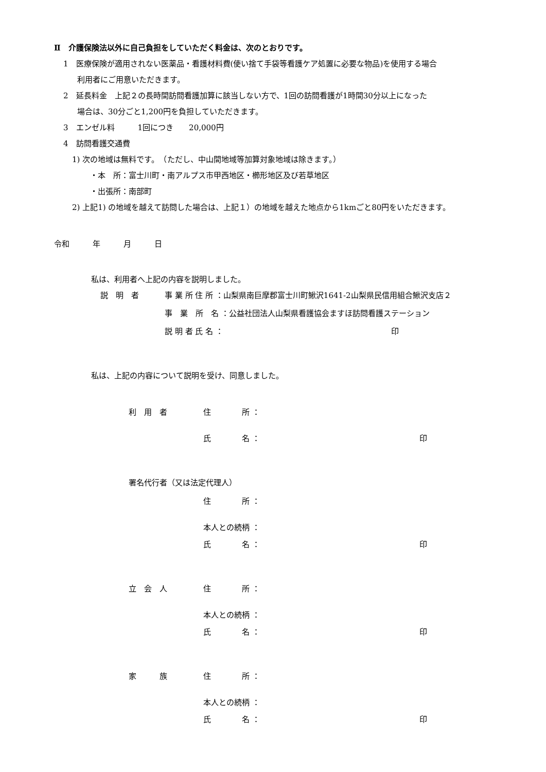Ⅱ　介護保険法以外に自己負担をしていただく料金は、次のとおりです。
1　医療保険が適用されない医薬品・看護材料費(使い捨て手袋等看護ケア処置に必要な物品)を使用する場合
利用者にご用意いただきます。
2　延長料金　上記２の長時間訪問看護加算に該当しない方で、1回の訪問看護が1時間30分以上になった
場合は、30分ごと1,200円を負担していただきます。
3　エンゼル料　　　1回につき　　20,000円
4　訪問看護交通費
1) 次の地域は無料です。　（ただし、中山間地域等加算対象地域は除きます。）
・本　所：富士川町・南アルプス市甲西地区・櫛形地区及び若草地区
・出張所：南部町
2) 上記1) の地域を越えて訪問した場合は、上記１）の地域を越えた地点から1kmごと80円をいただきます。
令和　　　年　　　月　　　日
私は、利用者へ上記の内容を説明しました。
説　明　者 事 業 所 住 所 ：山梨県南巨摩郡富士川町鰍沢1641-2山梨県民信用組合鰍沢支店２
事　業　所　名 ：公益社団法人山梨県看護協会ますほ訪問看護ステーション
説 明 者 氏 名 ： 印
私は、上記の内容について説明を受け、同意しました。
利　用　者 住　　　　所 ：
氏　　　　名 ： 印
署名代行者（又は法定代理人）
住　　　　所 ：
本人との続柄 ：
氏　　　　名 ： 印
立　会　人 住　　　　所 ：
本人との続柄 ：
氏　　　　名 ： 印
家　　　族 住　　　　所 ：
本人との続柄 ：
氏　　　　名 ： 印